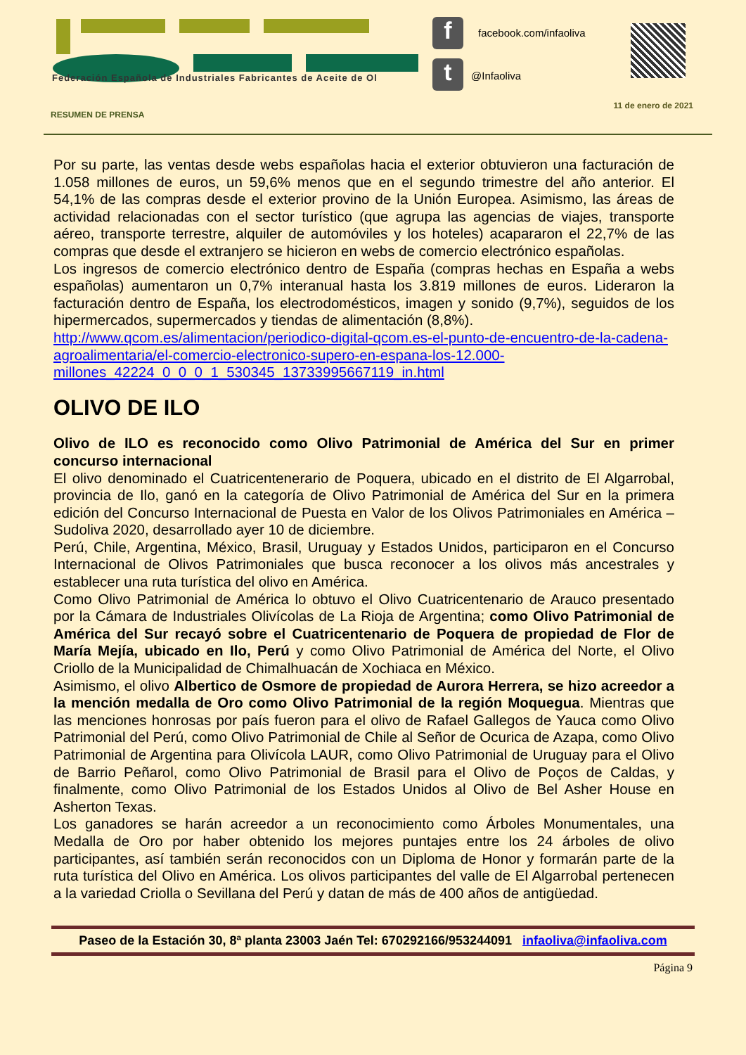Federación Española de Industriales Fabricantes de Aceite de Ol
f
t
facebook.com/infaoliva
@Infaoliva
11 de enero de 2021
RESUMEN DE PRENSA
Por su parte, las ventas desde webs españolas hacia el exterior obtuvieron una facturación de 1.058 millones de euros, un 59,6% menos que en el segundo trimestre del año anterior. El 54,1% de las compras desde el exterior provino de la Unión Europea. Asimismo, las áreas de actividad relacionadas con el sector turístico (que agrupa las agencias de viajes, transporte aéreo, transporte terrestre, alquiler de automóviles y los hoteles) acapararon el 22,7% de las compras que desde el extranjero se hicieron en webs de comercio electrónico españolas.
Los ingresos de comercio electrónico dentro de España (compras hechas en España a webs españolas) aumentaron un 0,7% interanual hasta los 3.819 millones de euros. Lideraron la facturación dentro de España, los electrodomésticos, imagen y sonido (9,7%), seguidos de los hipermercados, supermercados y tiendas de alimentación (8,8%).
http://www.qcom.es/alimentacion/periodico-digital-qcom.es-el-punto-de-encuentro-de-la-cadena-agroalimentaria/el-comercio-electronico-supero-en-espana-los-12.000-millones_42224_0_0_0_1_530345_13733995667119_in.html
OLIVO DE ILO
Olivo de ILO es reconocido como Olivo Patrimonial de América del Sur en primer concurso internacional
El olivo denominado el Cuatricentenerario de Poquera, ubicado en el distrito de El Algarrobal, provincia de Ilo, ganó en la categoría de Olivo Patrimonial de América del Sur en la primera edición del Concurso Internacional de Puesta en Valor de los Olivos Patrimoniales en América – Sudoliva 2020, desarrollado ayer 10 de diciembre.
Perú, Chile, Argentina, México, Brasil, Uruguay y Estados Unidos, participaron en el Concurso Internacional de Olivos Patrimoniales que busca reconocer a los olivos más ancestrales y establecer una ruta turística del olivo en América.
Como Olivo Patrimonial de América lo obtuvo el Olivo Cuatricentenario de Arauco presentado por la Cámara de Industriales Olivícolas de La Rioja de Argentina; como Olivo Patrimonial de América del Sur recayó sobre el Cuatricentenario de Poquera de propiedad de Flor de María Mejía, ubicado en Ilo, Perú y como Olivo Patrimonial de América del Norte, el Olivo Criollo de la Municipalidad de Chimalhuacán de Xochiaca en México.
Asimismo, el olivo Albertico de Osmore de propiedad de Aurora Herrera, se hizo acreedor a la mención medalla de Oro como Olivo Patrimonial de la región Moquegua. Mientras que las menciones honrosas por país fueron para el olivo de Rafael Gallegos de Yauca como Olivo Patrimonial del Perú, como Olivo Patrimonial de Chile al Señor de Ocurica de Azapa, como Olivo Patrimonial de Argentina para Olivícola LAUR, como Olivo Patrimonial de Uruguay para el Olivo de Barrio Peñarol, como Olivo Patrimonial de Brasil para el Olivo de Poços de Caldas, y finalmente, como Olivo Patrimonial de los Estados Unidos al Olivo de Bel Asher House en Asherton Texas.
Los ganadores se harán acreedor a un reconocimiento como Árboles Monumentales, una Medalla de Oro por haber obtenido los mejores puntajes entre los 24 árboles de olivo participantes, así también serán reconocidos con un Diploma de Honor y formarán parte de la ruta turística del Olivo en América. Los olivos participantes del valle de El Algarrobal pertenecen a la variedad Criolla o Sevillana del Perú y datan de más de 400 años de antigüedad.
Paseo de la Estación 30, 8ª planta 23003 Jaén Tel: 670292166/953244091 infaoliva@infaoliva.com
Página 9